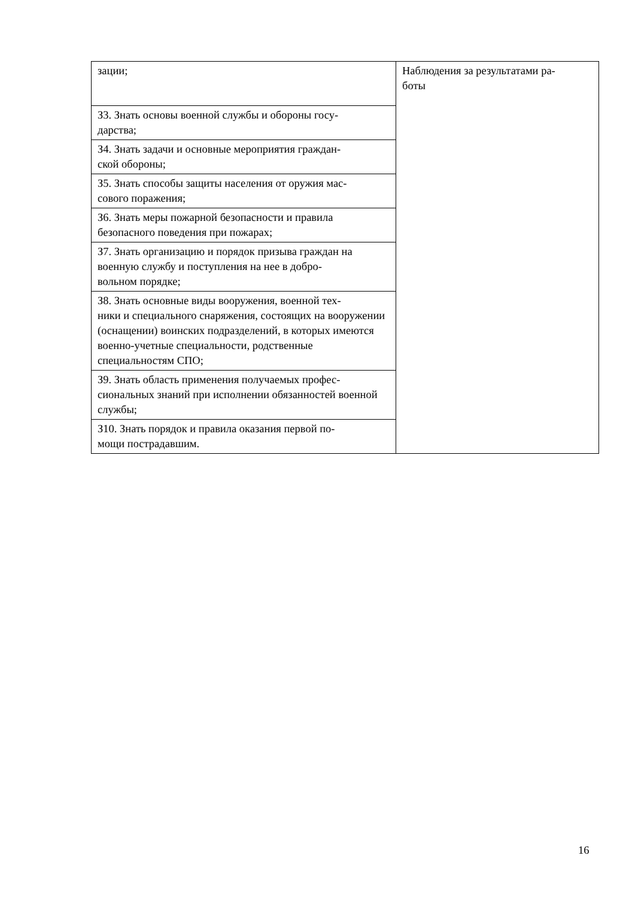| зации; | Наблюдения за результатами ра- боты |
| З3. Знать основы военной службы и обороны госу- дарства; | |
| З4. Знать задачи и основные мероприятия граждан- ской обороны; | |
| З5. Знать способы защиты населения от оружия мас- сового поражения; | |
| З6. Знать меры пожарной безопасности и правила безопасного поведения при пожарах; | |
| З7. Знать организацию и порядок призыва граждан на военную службу и поступления на нее в добро- вольном порядке; | |
| З8. Знать основные виды вооружения, военной тех- ники и специального снаряжения, состоящих на вооружении (оснащении) воинских подразделений, в которых имеются военно-учетные специальности, родственные специальностям СПО; | |
| З9. Знать область применения получаемых профес- сиональных знаний при исполнении обязанностей военной службы; | |
| З10. Знать порядок и правила оказания первой по- мощи пострадавшим. | |
16